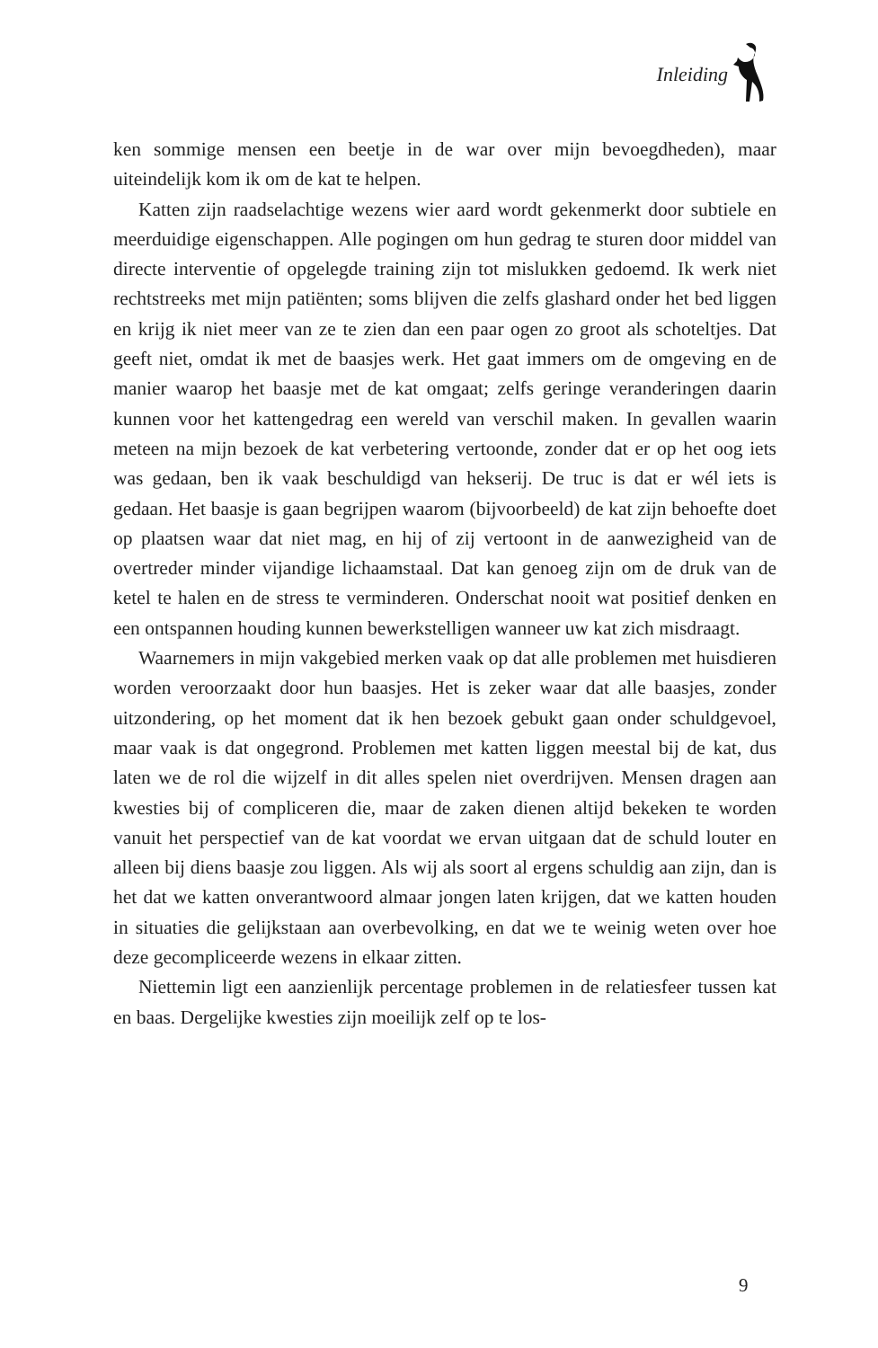Inleiding
ken sommige mensen een beetje in de war over mijn bevoegdheden), maar uiteindelijk kom ik om de kat te helpen.
Katten zijn raadselachtige wezens wier aard wordt gekenmerkt door subtiele en meerduidige eigenschappen. Alle pogingen om hun gedrag te sturen door middel van directe interventie of opgelegde training zijn tot mislukken gedoemd. Ik werk niet rechtstreeks met mijn patiënten; soms blijven die zelfs glashard onder het bed liggen en krijg ik niet meer van ze te zien dan een paar ogen zo groot als schoteltjes. Dat geeft niet, omdat ik met de baasjes werk. Het gaat immers om de omgeving en de manier waarop het baasje met de kat omgaat; zelfs geringe veranderingen daarin kunnen voor het kattengedrag een wereld van verschil maken. In gevallen waarin meteen na mijn bezoek de kat verbetering vertoonde, zonder dat er op het oog iets was gedaan, ben ik vaak beschuldigd van hekserij. De truc is dat er wél iets is gedaan. Het baasje is gaan begrijpen waarom (bijvoorbeeld) de kat zijn behoefte doet op plaatsen waar dat niet mag, en hij of zij vertoont in de aanwezigheid van de overtreder minder vijandige lichaamstaal. Dat kan genoeg zijn om de druk van de ketel te halen en de stress te verminderen. Onderschat nooit wat positief denken en een ontspannen houding kunnen bewerkstelligen wanneer uw kat zich misdraagt.
Waarnemers in mijn vakgebied merken vaak op dat alle problemen met huisdieren worden veroorzaakt door hun baasjes. Het is zeker waar dat alle baasjes, zonder uitzondering, op het moment dat ik hen bezoek gebukt gaan onder schuldgevoel, maar vaak is dat ongegrond. Problemen met katten liggen meestal bij de kat, dus laten we de rol die wijzelf in dit alles spelen niet overdrijven. Mensen dragen aan kwesties bij of compliceren die, maar de zaken dienen altijd bekeken te worden vanuit het perspectief van de kat voordat we ervan uitgaan dat de schuld louter en alleen bij diens baasje zou liggen. Als wij als soort al ergens schuldig aan zijn, dan is het dat we katten onverantwoord almaar jongen laten krijgen, dat we katten houden in situaties die gelijkstaan aan overbevolking, en dat we te weinig weten over hoe deze gecompliceerde wezens in elkaar zitten.
Niettemin ligt een aanzienlijk percentage problemen in de relatiesfeer tussen kat en baas. Dergelijke kwesties zijn moeilijk zelf op te los-
9